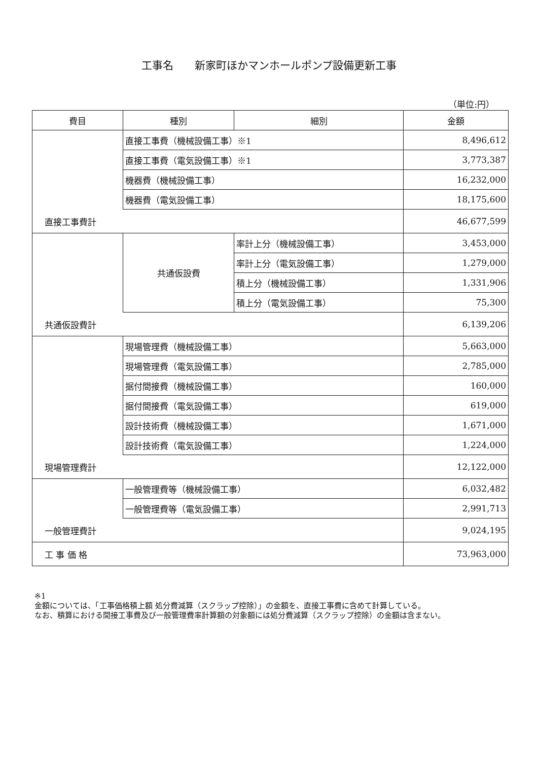工事名　　新家町ほかマンホールポンプ設備更新工事
（単位:円）
| 費目 | 種別 | 細別 | 金額 |
| --- | --- | --- | --- |
| | 直接工事費（機械設備工事）※1 | | 8,496,612 |
| | 直接工事費（電気設備工事）※1 | | 3,773,387 |
| | 機器費（機械設備工事） | | 16,232,000 |
| | 機器費（電気設備工事） | | 18,175,600 |
| 直接工事費計 | | | 46,677,599 |
| | 共通仮設費 | 率計上分（機械設備工事） | 3,453,000 |
| | | 率計上分（電気設備工事） | 1,279,000 |
| | | 積上分（機械設備工事） | 1,331,906 |
| | | 積上分（電気設備工事） | 75,300 |
| 共通仮設費計 | | | 6,139,206 |
| | 現場管理費（機械設備工事） | | 5,663,000 |
| | 現場管理費（電気設備工事） | | 2,785,000 |
| | 据付間接費（機械設備工事） | | 160,000 |
| | 据付間接費（電気設備工事） | | 619,000 |
| | 設計技術費（機械設備工事） | | 1,671,000 |
| | 設計技術費（電気設備工事） | | 1,224,000 |
| 現場管理費計 | | | 12,122,000 |
| | 一般管理費等（機械設備工事） | | 6,032,482 |
| | 一般管理費等（電気設備工事） | | 2,991,713 |
| 一般管理費計 | | | 9,024,195 |
| 工 事 価 格 | | | 73,963,000 |
※1
金額については、「工事価格積上額 処分費減算（スクラップ控除）」の金額を、直接工事費に含めて計算している。
なお、積算における間接工事費及び一般管理費率計算額の対象額には処分費減算（スクラップ控除）の金額は含まない。